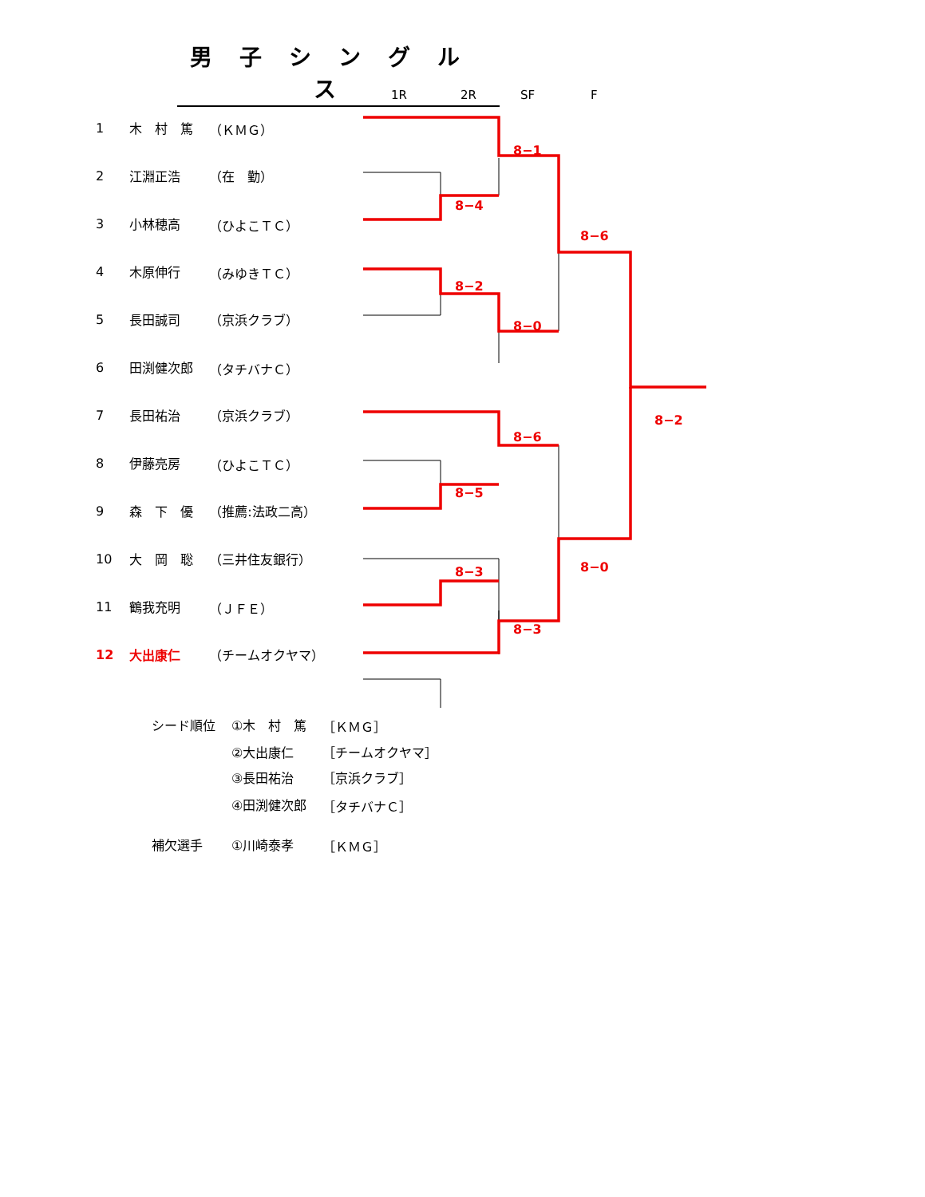男子シングルス
1R 2R SF F
8−1
8−4
8−6
8−2
8−0
8−6
8−5
8−2
8−0
8−3
8−3
| 1 | 木 村 篤 | （ＫＭＧ） |
| 2 | 江淵正浩 | （在 勤） |
| 3 | 小林穂高 | （ひよこＴＣ） |
| 4 | 木原伸行 | （みゆきＴＣ） |
| 5 | 長田誠司 | （京浜クラブ） |
| 6 | 田渕健次郎 | （タチバナＣ） |
| 7 | 長田祐治 | （京浜クラブ） |
| 8 | 伊藤亮房 | （ひよこＴＣ） |
| 9 | 森 下 優 | （推薦:法政二高） |
| 10 | 大 岡 聡 | （三井住友銀行） |
| 11 | 鶴我充明 | （ＪＦＥ） |
| 12 | 大出康仁 | （チームオクヤマ） |
| シード順位 | ①木 村 篤 | ［ＫＭＧ］ |
| | ②大出康仁 | ［チームオクヤマ］ |
| | ③長田祐治 | ［京浜クラブ］ |
| | ④田渕健次郎 | ［タチバナＣ］ |
| 補欠選手 | ①川崎泰孝 | ［ＫＭＧ］ |